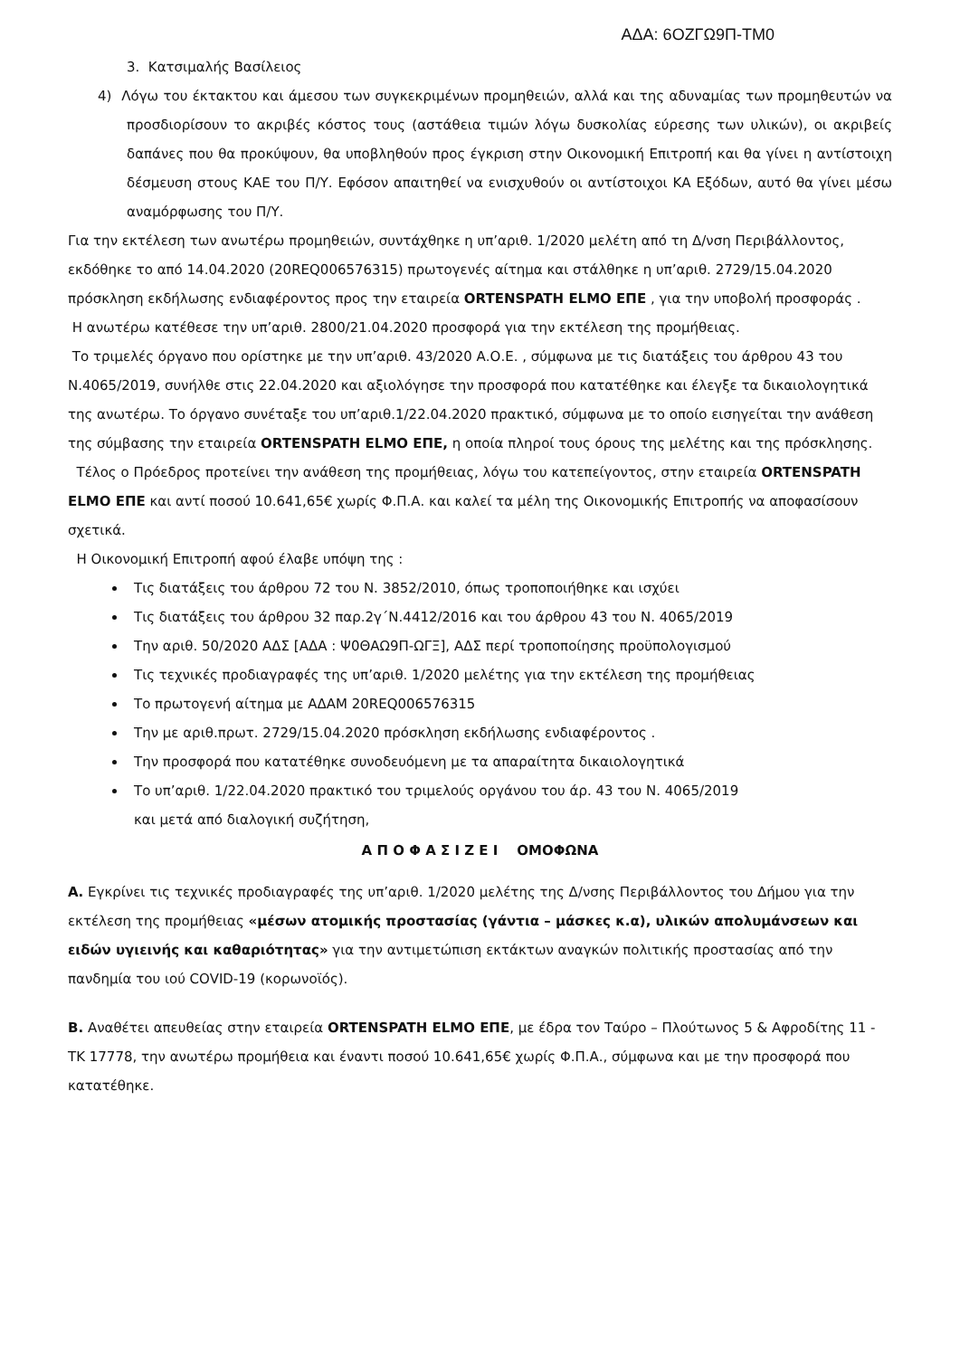ΑΔΑ: 6ΟΖΓΩ9Π-ΤΜ0
3. Κατσιμαλής Βασίλειος
4) Λόγω του έκτακτου και άμεσου των συγκεκριμένων προμηθειών, αλλά και της αδυναμίας των προμηθευτών να προσδιορίσουν το ακριβές κόστος τους (αστάθεια τιμών λόγω δυσκολίας εύρεσης των υλικών), οι ακριβείς δαπάνες που θα προκύψουν, θα υποβληθούν προς έγκριση στην Οικονομική Επιτροπή και θα γίνει η αντίστοιχη δέσμευση στους ΚΑΕ του Π/Υ. Εφόσον απαιτηθεί να ενισχυθούν οι αντίστοιχοι ΚΑ Εξόδων, αυτό θα γίνει μέσω αναμόρφωσης του Π/Υ.
Για την εκτέλεση των ανωτέρω προμηθειών, συντάχθηκε η υπ’αριθ. 1/2020 μελέτη από τη Δ/νση Περιβάλλοντος, εκδόθηκε το από 14.04.2020 (20REQ006576315) πρωτογενές αίτημα και στάλθηκε η υπ’αριθ. 2729/15.04.2020 πρόσκληση εκδήλωσης ενδιαφέροντος προς την εταιρεία ORTENSPATH ELMO ΕΠΕ , για την υποβολή προσφοράς .
Η ανωτέρω κατέθεσε την υπ’αριθ. 2800/21.04.2020 προσφορά για την εκτέλεση της προμήθειας.
Το τριμελές όργανο που ορίστηκε με την υπ’αριθ. 43/2020 Α.Ο.Ε. , σύμφωνα με τις διατάξεις του άρθρου 43 του Ν.4065/2019, συνήλθε στις 22.04.2020 και αξιολόγησε την προσφορά που κατατέθηκε και έλεγξε τα δικαιολογητικά της ανωτέρω. Το όργανο συνέταξε του υπ’αριθ.1/22.04.2020 πρακτικό, σύμφωνα με το οποίο εισηγείται την ανάθεση της σύμβασης την εταιρεία ORTENSPATH ELMO ΕΠΕ, η οποία πληροί τους όρους της μελέτης και της πρόσκλησης.
Τέλος ο Πρόεδρος προτείνει την ανάθεση της προμήθειας, λόγω του κατεπείγοντος, στην εταιρεία ORTENSPATH ELMO ΕΠΕ και αντί ποσού 10.641,65€ χωρίς Φ.Π.Α. και καλεί τα μέλη της Οικονομικής Επιτροπής να αποφασίσουν σχετικά.
Η Οικονομική Επιτροπή αφού έλαβε υπόψη της :
Τις διατάξεις του άρθρου 72 του Ν. 3852/2010, όπως τροποποιήθηκε και ισχύει
Τις διατάξεις του άρθρου 32 παρ.2γ΄Ν.4412/2016 και του άρθρου 43 του Ν. 4065/2019
Την αριθ. 50/2020 ΑΔΣ [ΑΔΑ : Ψ0ΘΑΩ9Π-ΩΓΞ], ΑΔΣ περί τροποποίησης προϋπολογισμού
Τις τεχνικές προδιαγραφές της υπ’αριθ. 1/2020 μελέτης για την εκτέλεση της προμήθειας
Το πρωτογενή αίτημα με ΑΔΑΜ 20REQ006576315
Την με αριθ.πρωτ. 2729/15.04.2020 πρόσκληση εκδήλωσης ενδιαφέροντος .
Την προσφορά που κατατέθηκε συνοδευόμενη με τα απαραίτητα δικαιολογητικά
Το υπ’αριθ. 1/22.04.2020 πρακτικό του τριμελούς οργάνου του άρ. 43 του Ν. 4065/2019
και μετά από διαλογική συζήτηση,
Α Π Ο Φ Α Σ Ι Ζ Ε Ι ΟΜΟΦΩΝΑ
Α. Εγκρίνει τις τεχνικές προδιαγραφές της υπ’αριθ. 1/2020 μελέτης της Δ/νσης Περιβάλλοντος του Δήμου για την εκτέλεση της προμήθειας «μέσων ατομικής προστασίας (γάντια – μάσκες κ.α), υλικών απολυμάνσεων και ειδών υγιεινής και καθαριότητας» για την αντιμετώπιση εκτάκτων αναγκών πολιτικής προστασίας από την πανδημία του ιού COVID-19 (κορωνοϊός).
Β. Αναθέτει απευθείας στην εταιρεία ORTENSPATH ELMO ΕΠΕ, με έδρα τον Ταύρο – Πλούτωνος 5 & Αφροδίτης 11 - ΤΚ 17778, την ανωτέρω προμήθεια και έναντι ποσού 10.641,65€ χωρίς Φ.Π.Α., σύμφωνα και με την προσφορά που κατατέθηκε.